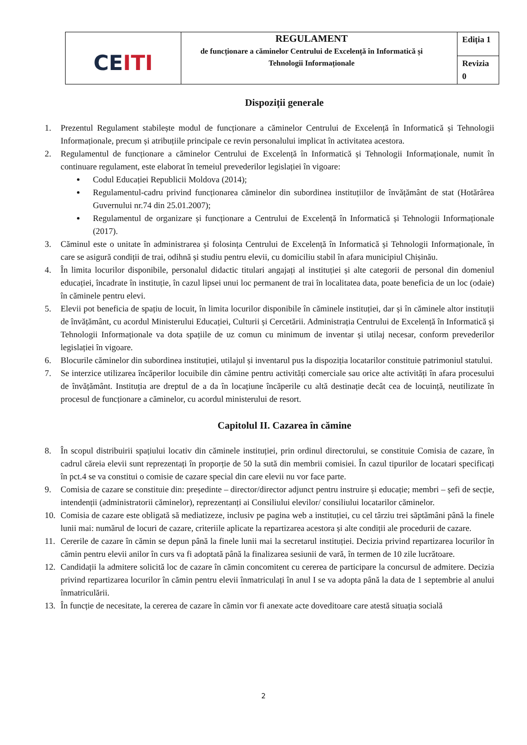| CE ITI | REGULAMENT de funcționare a căminelor Centrului de Excelență în Informatică și Tehnologii Informaționale | Ediția 1 |
| | | Revizia 0 |
Dispoziții generale
1. Prezentul Regulament stabilește modul de funcționare a căminelor Centrului de Excelență în Informatică și Tehnologii Informaționale, precum și atribuțiile principale ce revin personalului implicat în activitatea acestora.
2. Regulamentul de funcționare a căminelor Centrului de Excelență în Informatică și Tehnologii Informaționale, numit în continuare regulament, este elaborat în temeiul prevederilor legislației în vigoare:
Codul Educației Republicii Moldova (2014);
Regulamentul-cadru privind funcționarea căminelor din subordinea instituțiilor de învățământ de stat (Hotărârea Guvernului nr.74 din 25.01.2007);
Regulamentul de organizare și funcționare a Centrului de Excelență în Informatică și Tehnologii Informaționale (2017).
3. Căminul este o unitate în administrarea și folosința Centrului de Excelență în Informatică și Tehnologii Informaționale, în care se asigură condiții de trai, odihnă și studiu pentru elevii, cu domiciliu stabil în afara municipiul Chișinău.
4. În limita locurilor disponibile, personalul didactic titulari angajați al instituției și alte categorii de personal din domeniul educației, încadrate în instituție, în cazul lipsei unui loc permanent de trai în localitatea data, poate beneficia de un loc (odaie) în căminele pentru elevi.
5. Elevii pot beneficia de spațiu de locuit, în limita locurilor disponibile în căminele instituției, dar și în căminele altor instituții de învățământ, cu acordul Ministerului Educației, Culturii și Cercetării. Administrația Centrului de Excelență în Informatică și Tehnologii Informaționale va dota spațiile de uz comun cu minimum de inventar și utilaj necesar, conform prevederilor legislației în vigoare.
6. Blocurile căminelor din subordinea instituției, utilajul și inventarul pus la dispoziția locatarilor constituie patrimoniul statului.
7. Se interzice utilizarea încăperilor locuibile din cămine pentru activități comerciale sau orice alte activități în afara procesului de învățământ. Instituția are dreptul de a da în locațiune încăperile cu altă destinație decât cea de locuință, neutilizate în procesul de funcționare a căminelor, cu acordul ministerului de resort.
Capitolul II. Cazarea în cămine
8. În scopul distribuirii spațiului locativ din căminele instituției, prin ordinul directorului, se constituie Comisia de cazare, în cadrul căreia elevii sunt reprezentați în proporție de 50 la sută din membrii comisiei. În cazul tipurilor de locatari specificați în pct.4 se va constitui o comisie de cazare special din care elevii nu vor face parte.
9. Comisia de cazare se constituie din: președinte – director/director adjunct pentru instruire și educație; membri – șefi de secție, intendenții (administratorii căminelor), reprezentanți ai Consiliului elevilor/ consiliului locatarilor căminelor.
10. Comisia de cazare este obligată să mediatizeze, inclusiv pe pagina web a instituției, cu cel târziu trei săptămâni până la finele lunii mai: numărul de locuri de cazare, criteriile aplicate la repartizarea acestora și alte condiții ale procedurii de cazare.
11. Cererile de cazare în cămin se depun până la finele lunii mai la secretarul instituției. Decizia privind repartizarea locurilor în cămin pentru elevii anilor în curs va fi adoptată până la finalizarea sesiunii de vară, în termen de 10 zile lucrătoare.
12. Candidații la admitere solicită loc de cazare în cămin concomitent cu cererea de participare la concursul de admitere. Decizia privind repartizarea locurilor în cămin pentru elevii înmatriculați în anul I se va adopta până la data de 1 septembrie al anului înmatriculării.
13. În funcție de necesitate, la cererea de cazare în cămin vor fi anexate acte doveditoare care atestă situația socială
2